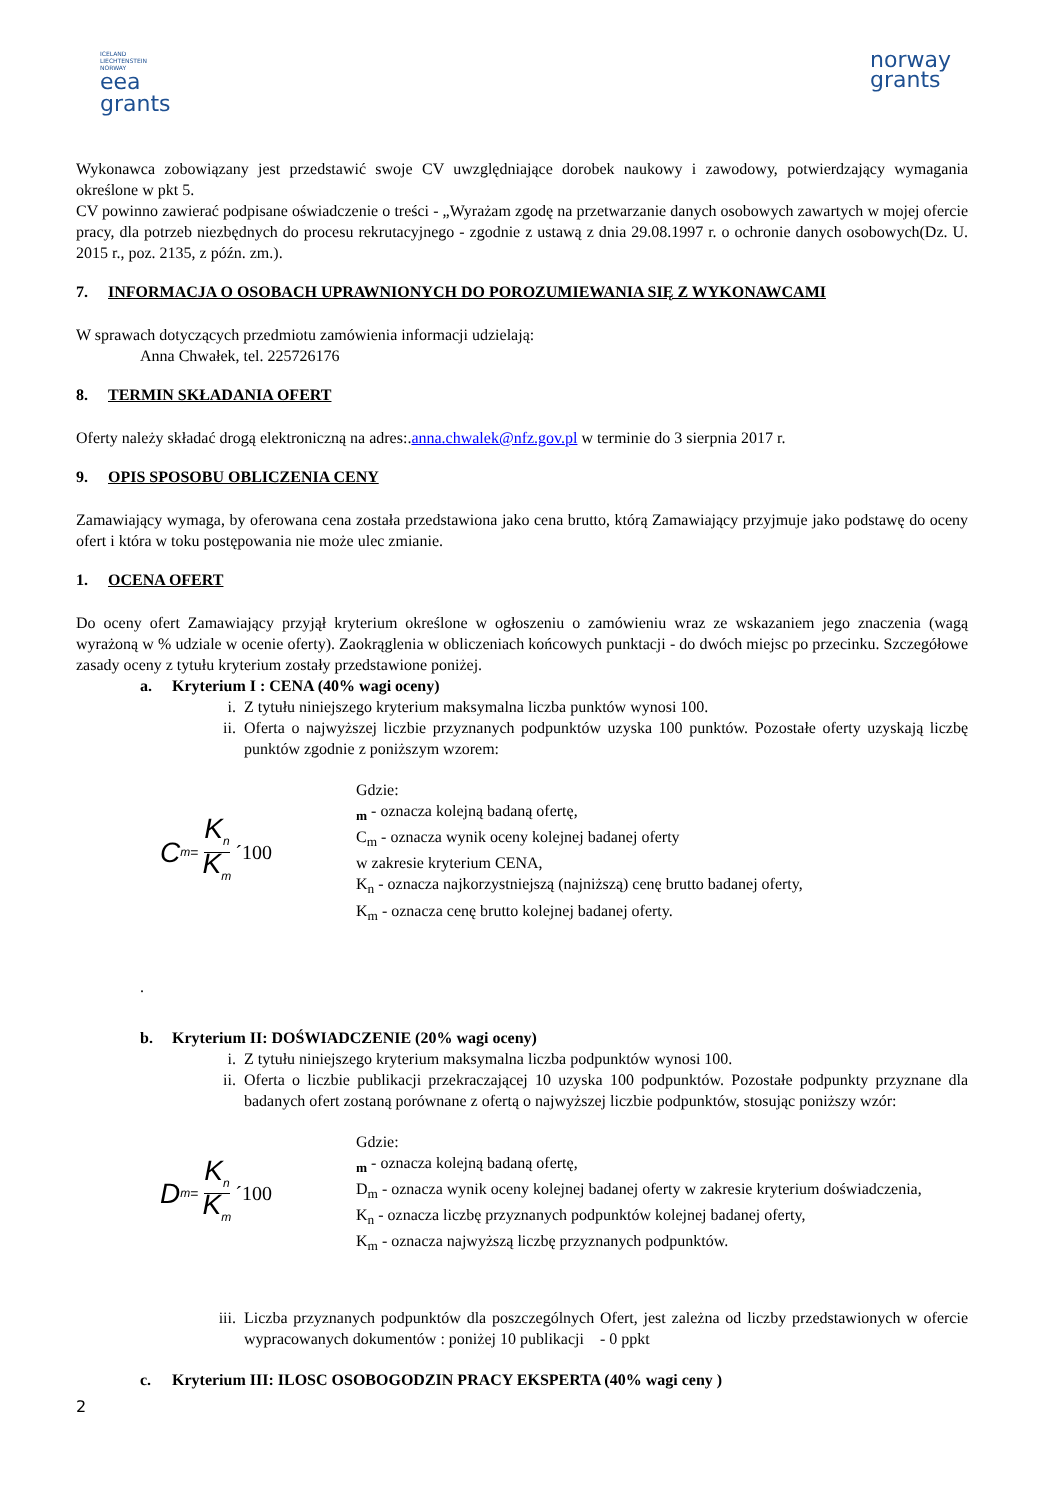ICELAND
LIECHTENSTEIN
NORWAY
eea
grants
norway
grants
Wykonawca zobowiązany jest przedstawić swoje CV uwzględniające dorobek naukowy i zawodowy, potwierdzający wymagania określone w pkt 5.
CV powinno zawierać podpisane oświadczenie o treści - „Wyrażam zgodę na przetwarzanie danych osobowych zawartych w mojej ofercie pracy, dla potrzeb niezbędnych do procesu rekrutacyjnego - zgodnie z ustawą z dnia 29.08.1997 r. o ochronie danych osobowych(Dz. U. 2015 r., poz. 2135, z późn. zm.).
7. INFORMACJA O OSOBACH UPRAWNIONYCH DO POROZUMIEWANIA SIĘ Z WYKONAWCAMI
W sprawach dotyczących przedmiotu zamówienia informacji udzielają:
Anna Chwałek, tel. 225726176
8. TERMIN SKŁADANIA OFERT
Oferty należy składać drogą elektroniczną na adres:.anna.chwalek@nfz.gov.pl w terminie do 3 sierpnia 2017 r.
9. OPIS SPOSOBU OBLICZENIA CENY
Zamawiający wymaga, by oferowana cena została przedstawiona jako cena brutto, którą Zamawiający przyjmuje jako podstawę do oceny ofert i która w toku postępowania nie może ulec zmianie.
1. OCENA OFERT
Do oceny ofert Zamawiający przyjął kryterium określone w ogłoszeniu o zamówieniu wraz ze wskazaniem jego znaczenia (wagą wyrażoną w % udziale w ocenie oferty). Zaokrąglenia w obliczeniach końcowych punktacji - do dwóch miejsc po przecinku. Szczegółowe zasady oceny z tytułu kryterium zostały przedstawione poniżej.
a. Kryterium I : CENA (40% wagi oceny)
i. Z tytułu niniejszego kryterium maksymalna liczba punktów wynosi 100.
ii. Oferta o najwyższej liczbie przyznanych podpunktów uzyska 100 punktów. Pozostałe oferty uzyskają liczbę punktów zgodnie z poniższym wzorem:
C<sub>m</sub> = K<sub>n</sub> K<sub>m</sub> ´100
Gdzie:
<sub>m</sub> - oznacza kolejną badaną ofertę,
C<sub>m</sub> - oznacza wynik oceny kolejnej badanej oferty
w zakresie kryterium CENA,
K<sub>n</sub> - oznacza najkorzystniejszą (najniższą) cenę brutto badanej oferty,
K<sub>m</sub> - oznacza cenę brutto kolejnej badanej oferty.
.
b. Kryterium II: DOŚWIADCZENIE (20% wagi oceny)
i. Z tytułu niniejszego kryterium maksymalna liczba podpunktów wynosi 100.
ii. Oferta o liczbie publikacji przekraczającej 10 uzyska 100 podpunktów. Pozostałe podpunkty przyznane dla badanych ofert zostaną porównane z ofertą o najwyższej liczbie podpunktów, stosując poniższy wzór:
D<sub>m</sub> = K<sub>n</sub> K<sub>m</sub> ´100
Gdzie:
<sub>m</sub> - oznacza kolejną badaną ofertę,
D<sub>m</sub> - oznacza wynik oceny kolejnej badanej oferty w zakresie kryterium doświadczenia,
K<sub>n</sub> - oznacza liczbę przyznanych podpunktów kolejnej badanej oferty,
K<sub>m</sub> - oznacza najwyższą liczbę przyznanych podpunktów.
iii.
Liczba przyznanych podpunktów dla poszczególnych Ofert, jest zależna od liczby przedstawionych w ofercie wypracowanych dokumentów : poniżej 10 publikacji - 0 ppkt
c. Kryterium III: ILOSC OSOBOGODZIN PRACY EKSPERTA (40% wagi ceny )
2